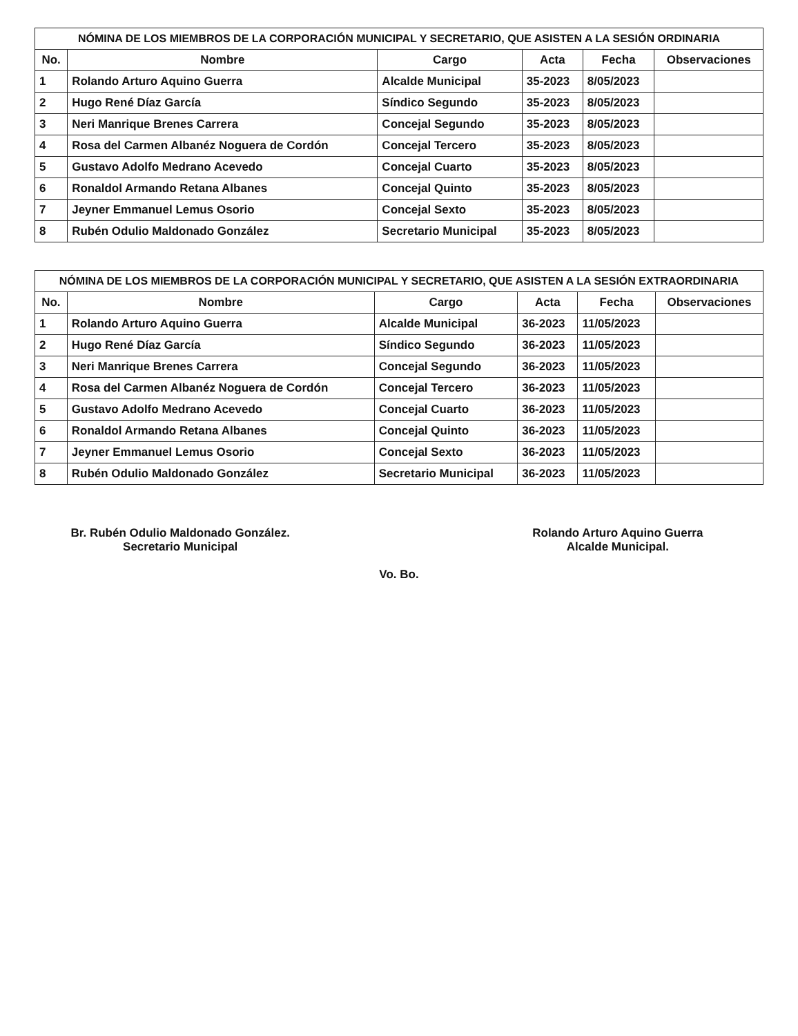NÓMINA DE LOS MIEMBROS DE LA CORPORACIÓN MUNICIPAL Y SECRETARIO, QUE ASISTEN A LA SESIÓN ORDINARIA
| No. | Nombre | Cargo | Acta | Fecha | Observaciones |
| --- | --- | --- | --- | --- | --- |
| 1 | Rolando Arturo Aquino Guerra | Alcalde Municipal | 35-2023 | 8/05/2023 | |
| 2 | Hugo René Díaz García | Síndico Segundo | 35-2023 | 8/05/2023 | |
| 3 | Neri Manrique Brenes Carrera | Concejal Segundo | 35-2023 | 8/05/2023 | |
| 4 | Rosa del Carmen Albanéz Noguera de Cordón | Concejal Tercero | 35-2023 | 8/05/2023 | |
| 5 | Gustavo Adolfo Medrano Acevedo | Concejal Cuarto | 35-2023 | 8/05/2023 | |
| 6 | Ronaldol Armando Retana Albanes | Concejal Quinto | 35-2023 | 8/05/2023 | |
| 7 | Jeyner Emmanuel Lemus Osorio | Concejal Sexto | 35-2023 | 8/05/2023 | |
| 8 | Rubén Odulio Maldonado González | Secretario Municipal | 35-2023 | 8/05/2023 | |
NÓMINA DE LOS MIEMBROS DE LA CORPORACIÓN MUNICIPAL Y SECRETARIO, QUE ASISTEN A LA SESIÓN EXTRAORDINARIA
| No. | Nombre | Cargo | Acta | Fecha | Observaciones |
| --- | --- | --- | --- | --- | --- |
| 1 | Rolando Arturo Aquino Guerra | Alcalde Municipal | 36-2023 | 11/05/2023 | |
| 2 | Hugo René Díaz García | Síndico Segundo | 36-2023 | 11/05/2023 | |
| 3 | Neri Manrique Brenes Carrera | Concejal Segundo | 36-2023 | 11/05/2023 | |
| 4 | Rosa del Carmen Albanéz Noguera de Cordón | Concejal Tercero | 36-2023 | 11/05/2023 | |
| 5 | Gustavo Adolfo Medrano Acevedo | Concejal Cuarto | 36-2023 | 11/05/2023 | |
| 6 | Ronaldol Armando Retana Albanes | Concejal Quinto | 36-2023 | 11/05/2023 | |
| 7 | Jeyner Emmanuel Lemus Osorio | Concejal Sexto | 36-2023 | 11/05/2023 | |
| 8 | Rubén Odulio Maldonado González | Secretario Municipal | 36-2023 | 11/05/2023 | |
Br. Rubén Odulio Maldonado González.
Secretario Municipal
Rolando Arturo Aquino Guerra
Alcalde Municipal.
Vo. Bo.